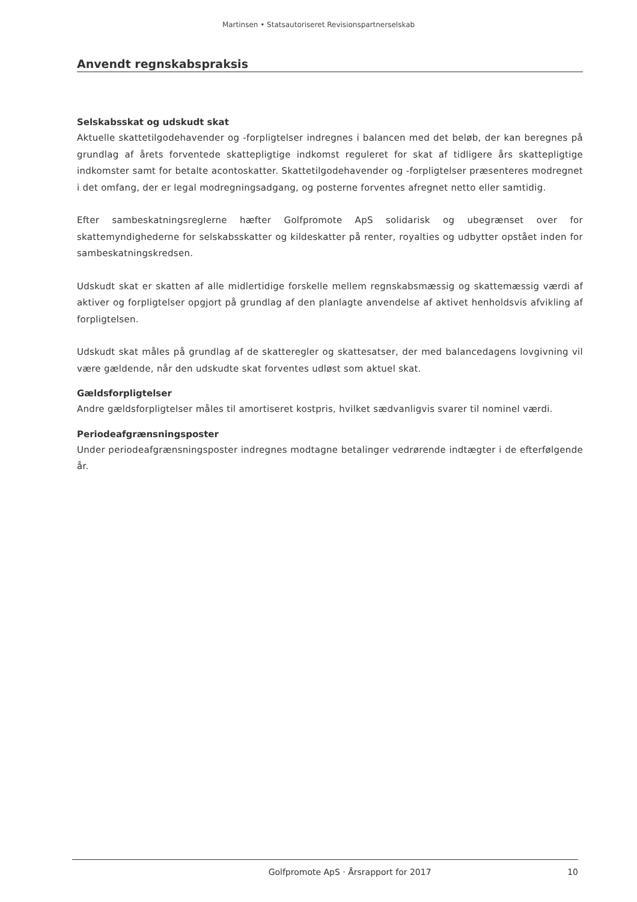Martinsen • Statsautoriseret Revisionspartnerselskab
Anvendt regnskabspraksis
Selskabsskat og udskudt skat
Aktuelle skattetilgodehavender og -forpligtelser indregnes i balancen med det beløb, der kan beregnes på grundlag af årets forventede skattepligtige indkomst reguleret for skat af tidligere års skattepligtige indkomster samt for betalte acontoskatter. Skattetilgodehavender og -forpligtelser præsenteres modregnet i det omfang, der er legal modregningsadgang, og posterne forventes afregnet netto eller samtidig.
Efter sambeskatningsreglerne hæfter Golfpromote ApS solidarisk og ubegrænset over for skattemyndighederne for selskabsskatter og kildeskatter på renter, royalties og udbytter opstået inden for sambeskatningskredsen.
Udskudt skat er skatten af alle midlertidige forskelle mellem regnskabsmæssig og skattemæssig værdi af aktiver og forpligtelser opgjort på grundlag af den planlagte anvendelse af aktivet henholdsvis afvikling af forpligtelsen.
Udskudt skat måles på grundlag af de skatteregler og skattesatser, der med balancedagens lovgivning vil være gældende, når den udskudte skat forventes udløst som aktuel skat.
Gældsforpligtelser
Andre gældsforpligtelser måles til amortiseret kostpris, hvilket sædvanligvis svarer til nominel værdi.
Periodeafgrænsningsposter
Under periodeafgrænsningsposter indregnes modtagne betalinger vedrørende indtægter i de efterfølgende år.
Golfpromote ApS · Årsrapport for 2017 10